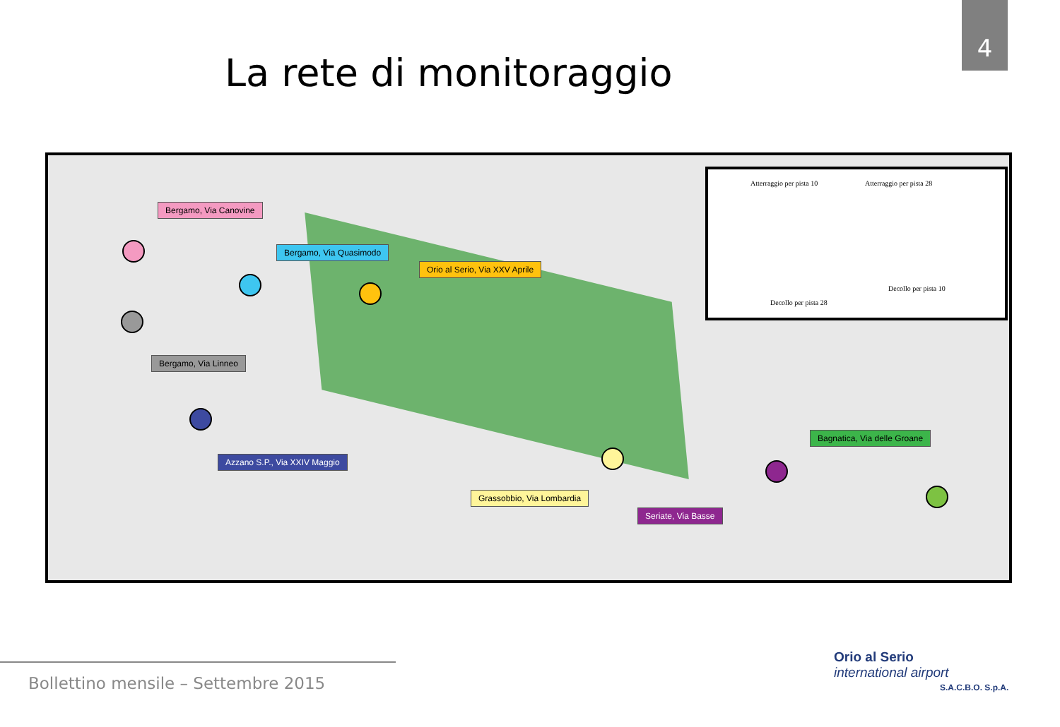4
La rete di monitoraggio
Atterraggio per pista 10 Atterraggio per pista 28
Decollo per pista 10
Decollo per pista 28
Bergamo, Via Canovine
Bergamo, Via Quasimodo
Orio al Serio, Via XXV Aprile
Bergamo, Via Linneo
Bagnatica, Via delle Groane
Azzano S.P., Via XXIV Maggio
Grassobbio, Via Lombardia
Seriate, Via Basse
Bollettino mensile – Settembre 2015
Orio al Serio
international airport
S.A.C.B.O. S.p.A.